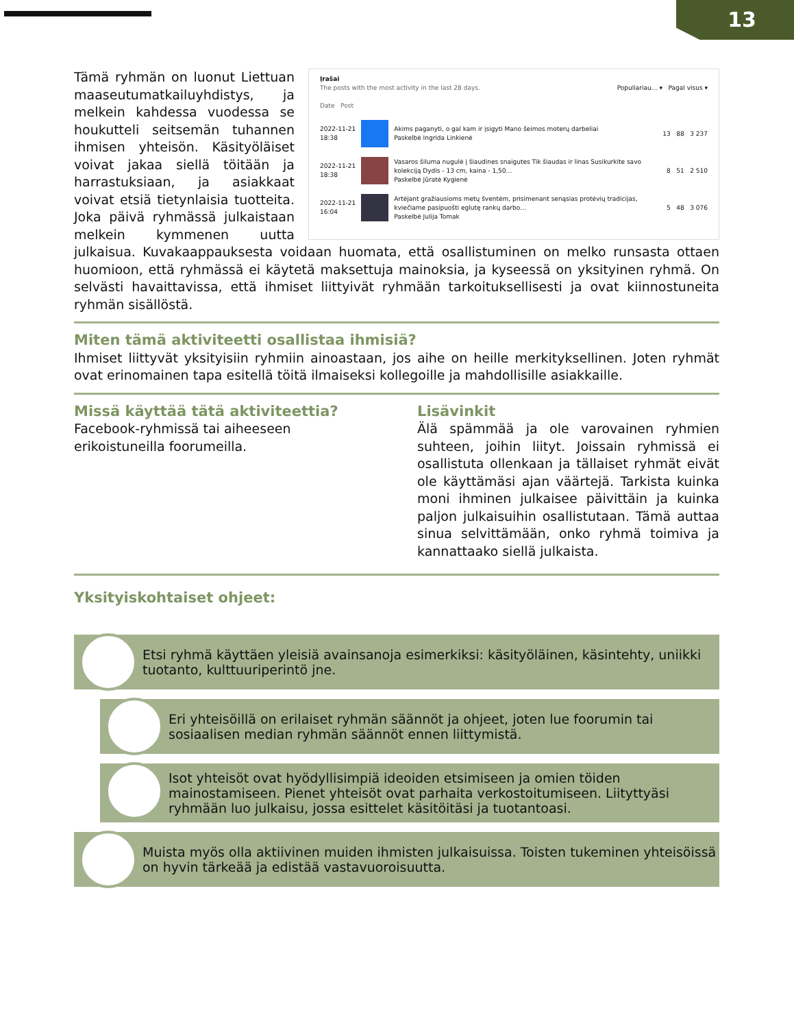13
Įrašai
The posts with the most activity in the last 28 days. Populiariau… ▾ Pagal visus ▾
Date Post
2022-11-21
18:38
Akims paganyti, o gal kam ir įsigyti Mano šeimos moterų darbeliai
Paskelbė Ingrida Linkienė 13 88 3 237
2022-11-21
18:38
Vasaros šiluma nugulė į šiaudines snaigutes Tik šiaudas ir linas Susikurkite savo kolekciją Dydis - 13 cm, kaina - 1,50…
Paskelbė Jūratė Kygienė 8 51 2 510
2022-11-21
16:04
Artėjant gražiausioms metų šventėm, prisimenant senąsias protėvių tradicijas, kviečiame pasipuošti eglutę rankų darbo…
Paskelbė Julija Tomak 5 48 3 076
Tämä ryhmän on luonut Liettuan maaseutumatkailuyhdistys, ja melkein kahdessa vuodessa se houkutteli seitsemän tuhannen ihmisen yhteisön. Käsityöläiset voivat jakaa siellä töitään ja harrastuksiaan, ja asiakkaat voivat etsiä tietynlaisia tuotteita. Joka päivä ryhmässä julkaistaan melkein kymmenen uutta julkaisua. Kuvakaappauksesta voidaan huomata, että osallistuminen on melko runsasta ottaen huomioon, että ryhmässä ei käytetä maksettuja mainoksia, ja kyseessä on yksityinen ryhmä. On selvästi havaittavissa, että ihmiset liittyivät ryhmään tarkoituksellisesti ja ovat kiinnostuneita ryhmän sisällöstä.
Miten tämä aktiviteetti osallistaa ihmisiä?
Ihmiset liittyvät yksityisiin ryhmiin ainoastaan, jos aihe on heille merkityksellinen. Joten ryhmät ovat erinomainen tapa esitellä töitä ilmaiseksi kollegoille ja mahdollisille asiakkaille.
Missä käyttää tätä aktiviteettia?
Facebook-ryhmissä tai aiheeseen erikoistuneilla foorumeilla.
Lisävinkit
Älä spämmää ja ole varovainen ryhmien suhteen, joihin liityt. Joissain ryhmissä ei osallistuta ollenkaan ja tällaiset ryhmät eivät ole käyttämäsi ajan väärtejä. Tarkista kuinka moni ihminen julkaisee päivittäin ja kuinka paljon julkaisuihin osallistutaan. Tämä auttaa sinua selvittämään, onko ryhmä toimiva ja kannattaako siellä julkaista.
Yksityiskohtaiset ohjeet:
Etsi ryhmä käyttäen yleisiä avainsanoja esimerkiksi: käsityöläinen, käsintehty, uniikki tuotanto, kulttuuriperintö jne.
Eri yhteisöillä on erilaiset ryhmän säännöt ja ohjeet, joten lue foorumin tai sosiaalisen median ryhmän säännöt ennen liittymistä.
Isot yhteisöt ovat hyödyllisimpiä ideoiden etsimiseen ja omien töiden mainostamiseen. Pienet yhteisöt ovat parhaita verkostoitumiseen. Liityttyäsi ryhmään luo julkaisu, jossa esittelet käsitöitäsi ja tuotantoasi.
Muista myös olla aktiivinen muiden ihmisten julkaisuissa. Toisten tukeminen yhteisöissä on hyvin tärkeää ja edistää vastavuoroisuutta.